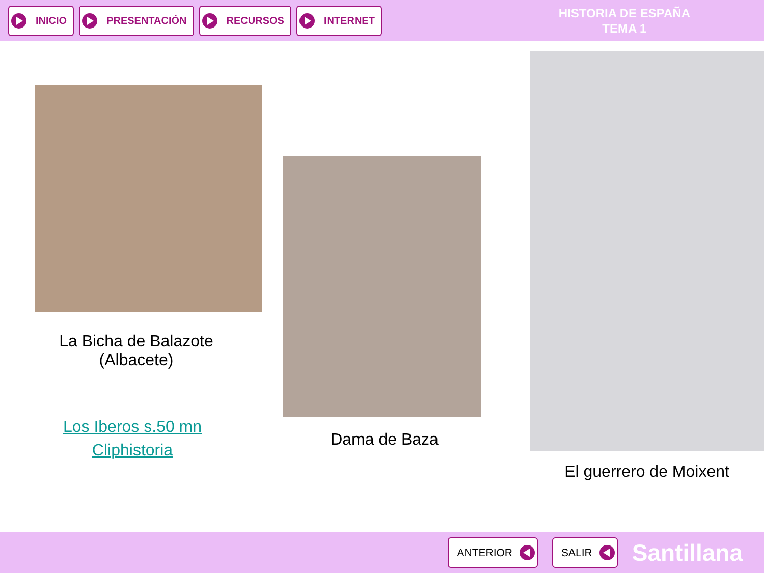INICIO PRESENTACIÓN RECURSOS INTERNET
HISTORIA DE ESPAÑA
TEMA 1
La Bicha de Balazote
(Albacete)
Los Iberos s.50 mn
Cliphistoria
Dama de Baza
El guerrero de Moixent
ANTERIOR SALIR
Santillana